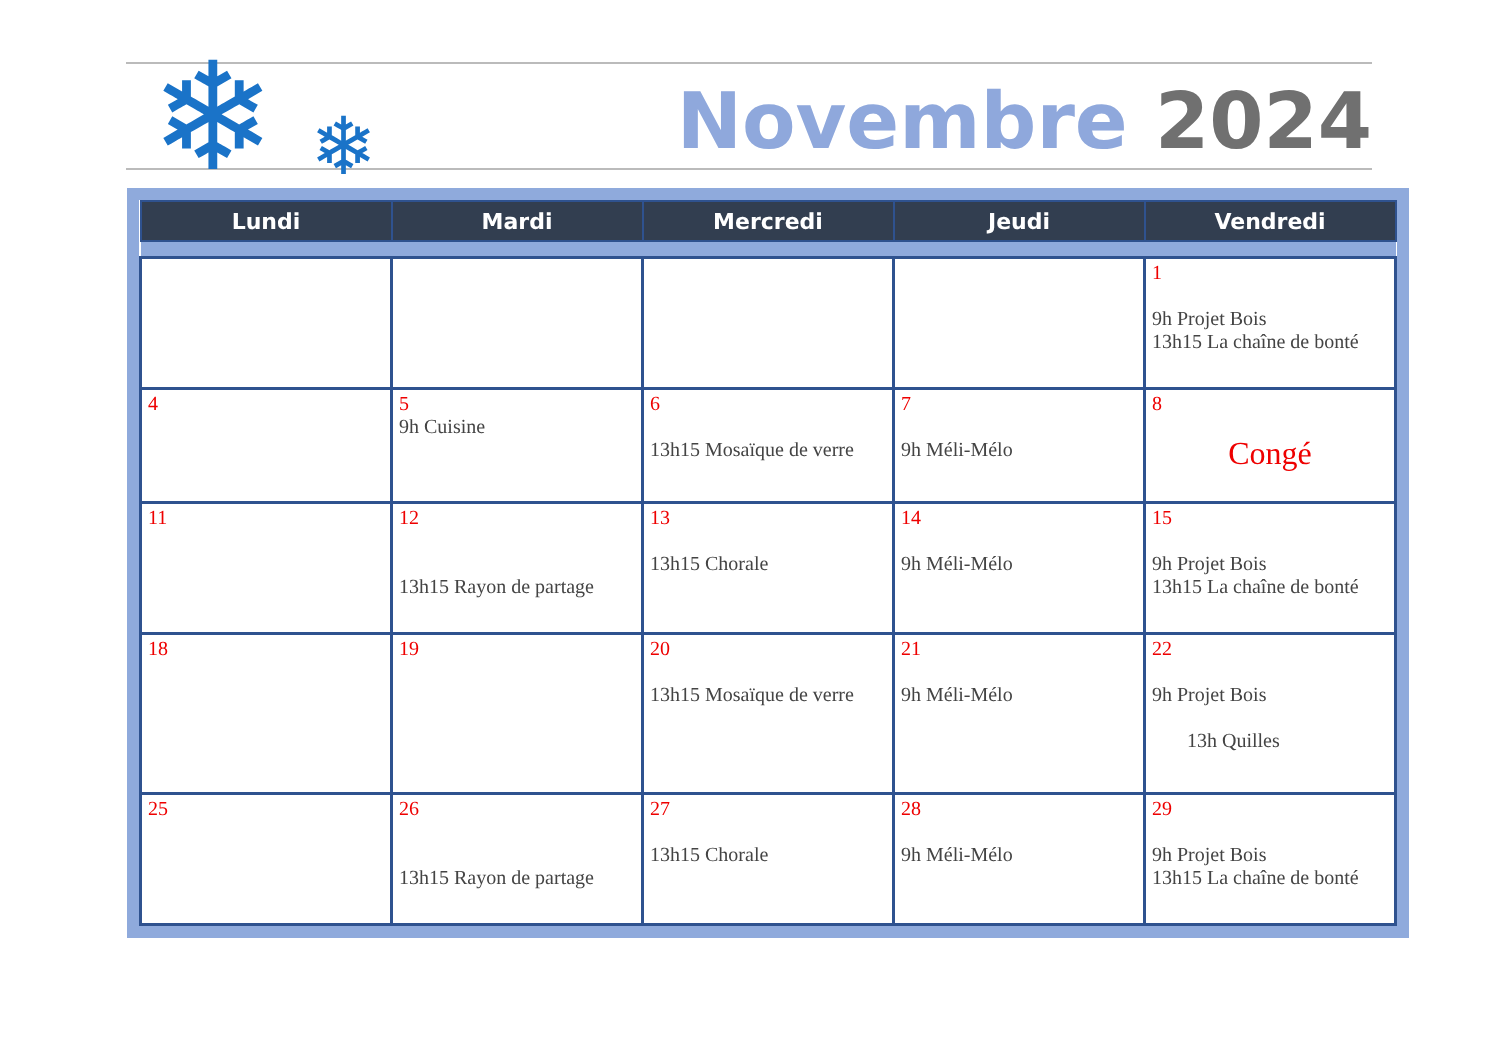Novembre 2024 ❄ ❄
| Lundi | Mardi | Mercredi | Jeudi | Vendredi |
| --- | --- | --- | --- | --- |
| | | | | 1 9h Projet Bois 13h15 La chaîne de bonté |
| 4 | 5 9h Cuisine | 6 13h15 Mosaïque de verre | 7 9h Méli-Mélo | 8 Congé |
| 11 | 12 13h15 Rayon de partage | 13 13h15 Chorale | 14 9h Méli-Mélo | 15 9h Projet Bois 13h15 La chaîne de bonté |
| 18 | 19 | 20 13h15 Mosaïque de verre | 21 9h Méli-Mélo | 22 9h Projet Bois 13h Quilles |
| 25 | 26 13h15 Rayon de partage | 27 13h15 Chorale | 28 9h Méli-Mélo | 29 9h Projet Bois 13h15 La chaîne de bonté |